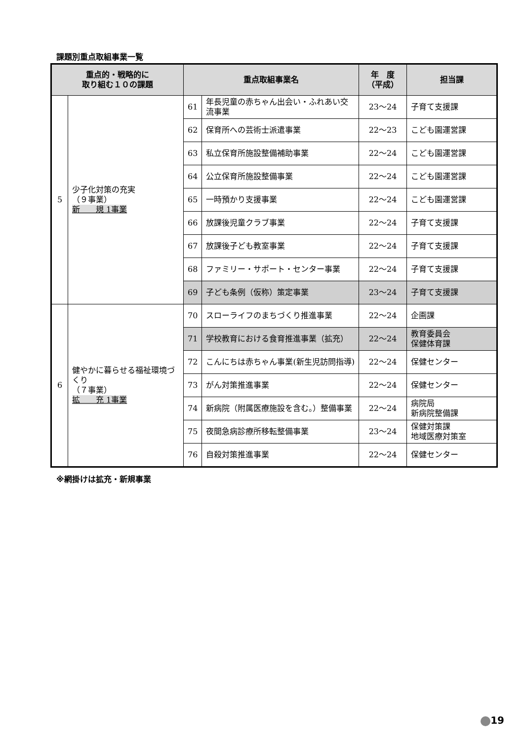課題別重点取組事業一覧
| 重点的・戦略的に 取り組む１０の課題 | | 重点取組事業名 | | 年 度 （平成） | 担当課 |
| --- | --- | --- | --- | --- | --- |
| 5 | 少子化対策の充実 （９事業） 新 規 1事業 | 61 | 年長児童の赤ちゃん出会い・ふれあい交流事業 | 23〜24 | 子育て支援課 |
| | | 62 | 保育所への芸術士派遣事業 | 22〜23 | こども園運営課 |
| | | 63 | 私立保育所施設整備補助事業 | 22〜24 | こども園運営課 |
| | | 64 | 公立保育所施設整備事業 | 22〜24 | こども園運営課 |
| | | 65 | 一時預かり支援事業 | 22〜24 | こども園運営課 |
| | | 66 | 放課後児童クラブ事業 | 22〜24 | 子育て支援課 |
| | | 67 | 放課後子ども教室事業 | 22〜24 | 子育て支援課 |
| | | 68 | ファミリー・サポート・センター事業 | 22〜24 | 子育て支援課 |
| | | 69 | 子ども条例（仮称）策定事業 | 23〜24 | 子育て支援課 |
| 6 | 健やかに暮らせる福祉環境づくり （７事業） 拡 充 1事業 | 70 | スローライフのまちづくり推進事業 | 22〜24 | 企画課 |
| | | 71 | 学校教育における食育推進事業（拡充） | 22〜24 | 教育委員会 保健体育課 |
| | | 72 | こんにちは赤ちゃん事業(新生児訪問指導) | 22〜24 | 保健センター |
| | | 73 | がん対策推進事業 | 22〜24 | 保健センター |
| | | 74 | 新病院（附属医療施設を含む。）整備事業 | 22〜24 | 病院局 新病院整備課 |
| | | 75 | 夜間急病診療所移転整備事業 | 23〜24 | 保健対策課 地域医療対策室 |
| | | 76 | 自殺対策推進事業 | 22〜24 | 保健センター |
※網掛けは拡充・新規事業
19